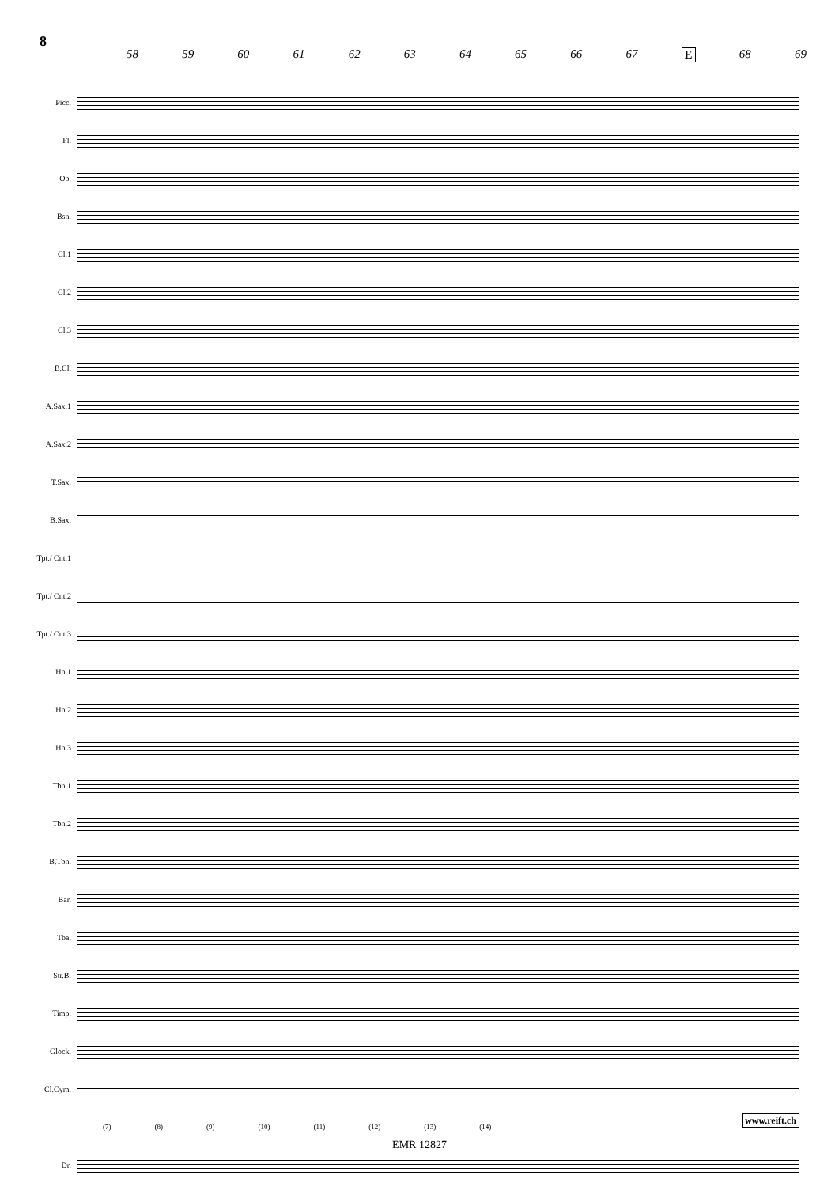8
58 59 60 61 62 63 64 65 66 67 E 68 69
Picc.
Fl.
Ob.
Bsn.
Cl.1
Cl.2
Cl.3
B.Cl.
A.Sax.1
A.Sax.2
T.Sax.
B.Sax.
Tpt./ Cnt.1
Tpt./ Cnt.2
Tpt./ Cnt.3
Hn.1
Hn.2
Hn.3
Tbn.1
Tbn.2
B.Tbn.
Bar.
Tba.
Str.B.
Timp.
Glock.
Cl.Cym.
(7) (8) (9) (10) (11) (12) (13) (14)
Dr.
www.reift.ch
EMR 12827